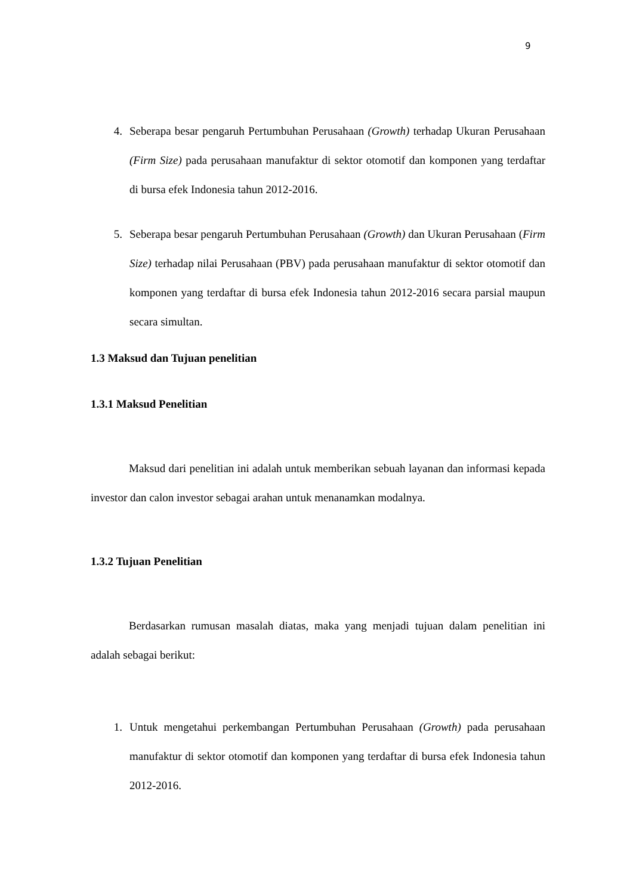9
4. Seberapa besar pengaruh Pertumbuhan Perusahaan (Growth) terhadap Ukuran Perusahaan (Firm Size) pada perusahaan manufaktur di sektor otomotif dan komponen yang terdaftar di bursa efek Indonesia tahun 2012-2016.
5. Seberapa besar pengaruh Pertumbuhan Perusahaan (Growth) dan Ukuran Perusahaan (Firm Size) terhadap nilai Perusahaan (PBV) pada perusahaan manufaktur di sektor otomotif dan komponen yang terdaftar di bursa efek Indonesia tahun 2012-2016 secara parsial maupun secara simultan.
1.3 Maksud dan Tujuan penelitian
1.3.1 Maksud Penelitian
Maksud dari penelitian ini adalah untuk memberikan sebuah layanan dan informasi kepada investor dan calon investor sebagai arahan untuk menanamkan modalnya.
1.3.2 Tujuan Penelitian
Berdasarkan rumusan masalah diatas, maka yang menjadi tujuan dalam penelitian ini adalah sebagai berikut:
1. Untuk mengetahui perkembangan Pertumbuhan Perusahaan (Growth) pada perusahaan manufaktur di sektor otomotif dan komponen yang terdaftar di bursa efek Indonesia tahun 2012-2016.